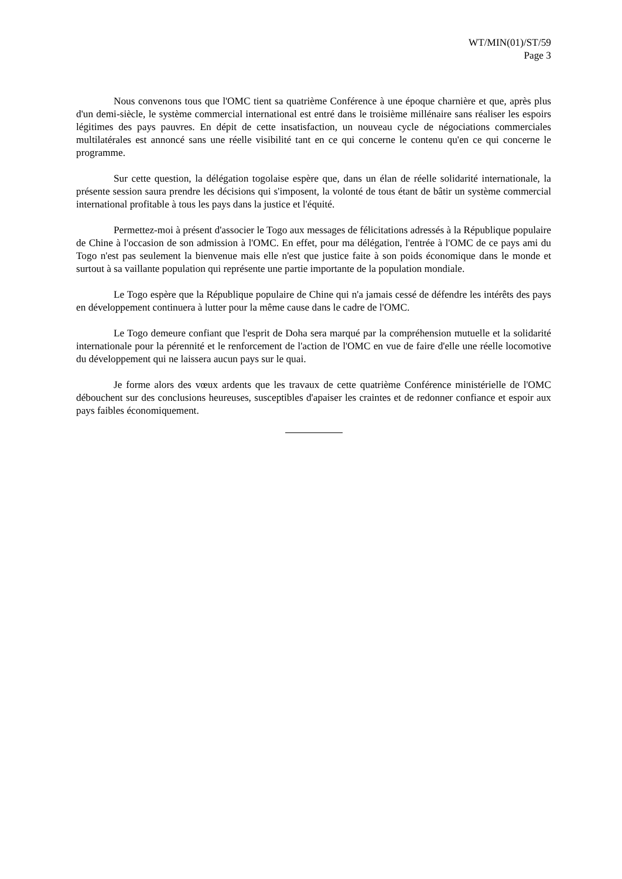WT/MIN(01)/ST/59
Page 3
Nous convenons tous que l'OMC tient sa quatrième Conférence à une époque charnière et que, après plus d'un demi-siècle, le système commercial international est entré dans le troisième millénaire sans réaliser les espoirs légitimes des pays pauvres. En dépit de cette insatisfaction, un nouveau cycle de négociations commerciales multilatérales est annoncé sans une réelle visibilité tant en ce qui concerne le contenu qu'en ce qui concerne le programme.
Sur cette question, la délégation togolaise espère que, dans un élan de réelle solidarité internationale, la présente session saura prendre les décisions qui s'imposent, la volonté de tous étant de bâtir un système commercial international profitable à tous les pays dans la justice et l'équité.
Permettez-moi à présent d'associer le Togo aux messages de félicitations adressés à la République populaire de Chine à l'occasion de son admission à l'OMC. En effet, pour ma délégation, l'entrée à l'OMC de ce pays ami du Togo n'est pas seulement la bienvenue mais elle n'est que justice faite à son poids économique dans le monde et surtout à sa vaillante population qui représente une partie importante de la population mondiale.
Le Togo espère que la République populaire de Chine qui n'a jamais cessé de défendre les intérêts des pays en développement continuera à lutter pour la même cause dans le cadre de l'OMC.
Le Togo demeure confiant que l'esprit de Doha sera marqué par la compréhension mutuelle et la solidarité internationale pour la pérennité et le renforcement de l'action de l'OMC en vue de faire d'elle une réelle locomotive du développement qui ne laissera aucun pays sur le quai.
Je forme alors des vœux ardents que les travaux de cette quatrième Conférence ministérielle de l'OMC débouchent sur des conclusions heureuses, susceptibles d'apaiser les craintes et de redonner confiance et espoir aux pays faibles économiquement.